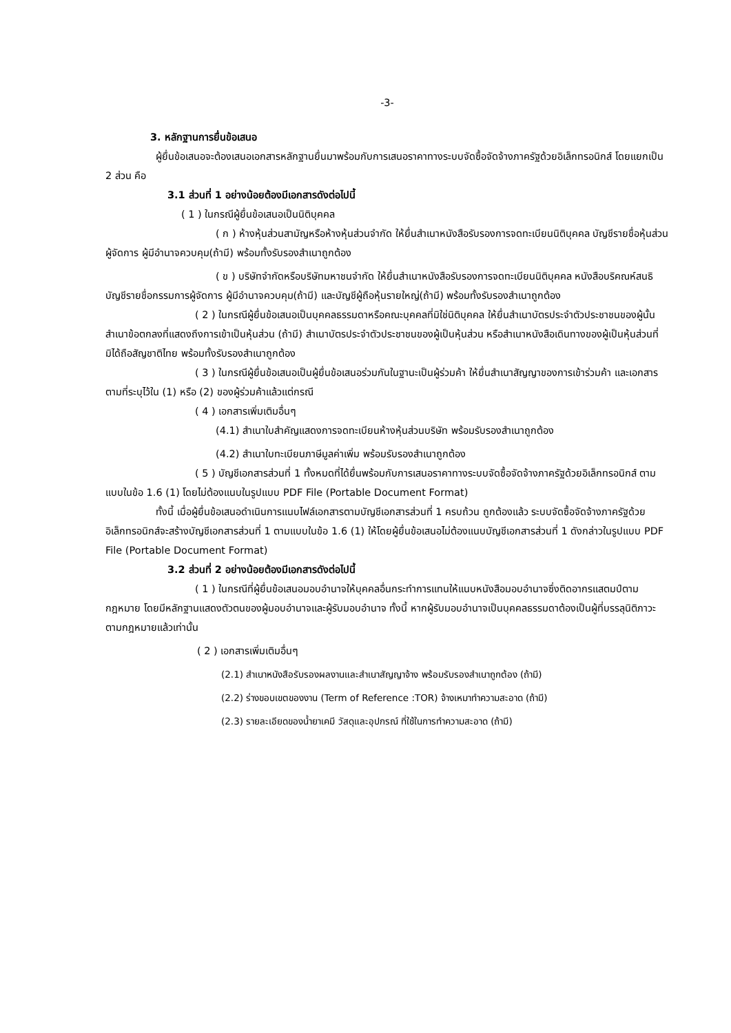-3-
3. หลักฐานการยื่นข้อเสนอ
ผู้ยื่นข้อเสนอจะต้องเสนอเอกสารหลักฐานยื่นมาพร้อมกับการเสนอราคาทางระบบจัดซื้อจัดจ้างภาครัฐด้วยอิเล็กทรอนิกส์ โดยแยกเป็น 2 ส่วน คือ
3.1 ส่วนที่ 1 อย่างน้อยต้องมีเอกสารดังต่อไปนี้
( 1 ) ในกรณีผู้ยื่นข้อเสนอเป็นนิติบุคคล
( ก ) ห้างหุ้นส่วนสามัญหรือห้างหุ้นส่วนจำกัด ให้ยื่นสำเนาหนังสือรับรองการจดทะเบียนนิติบุคคล บัญชีรายชื่อหุ้นส่วนผู้จัดการ ผู้มีอำนาจควบคุม(ถ้ามี) พร้อมทั้งรับรองสำเนาถูกต้อง
( ข ) บริษัทจำกัดหรือบริษัทมหาชนจำกัด ให้ยื่นสำเนาหนังสือรับรองการจดทะเบียนนิติบุคคล หนังสือบริคณห์สนธิ บัญชีรายชื่อกรรมการผู้จัดการ ผู้มีอำนาจควบคุม(ถ้ามี) และบัญชีผู้ถือหุ้นรายใหญ่(ถ้ามี) พร้อมทั้งรับรองสำเนาถูกต้อง
( 2 ) ในกรณีผู้ยื่นข้อเสนอเป็นบุคคลธรรมดาหรือคณะบุคคลที่มิใช่นิติบุคคล ให้ยื่นสำเนาบัตรประจำตัวประชาชนของผู้นั้น สำเนาข้อตกลงที่แสดงถึงการเข้าเป็นหุ้นส่วน (ถ้ามี) สำเนาบัตรประจำตัวประชาชนของผู้เป็นหุ้นส่วน หรือสำเนาหนังสือเดินทางของผู้เป็นหุ้นส่วนที่มิได้ถือสัญชาติไทย พร้อมทั้งรับรองสำเนาถูกต้อง
( 3 ) ในกรณีผู้ยื่นข้อเสนอเป็นผู้ยื่นข้อเสนอร่วมกันในฐานะเป็นผู้ร่วมค้า ให้ยื่นสำเนาสัญญาของการเข้าร่วมค้า และเอกสารตามที่ระบุไว้ใน (1) หรือ (2) ของผู้ร่วมค้าแล้วแต่กรณี
( 4 ) เอกสารเพิ่มเติมอื่นๆ
(4.1) สำเนาใบสำคัญแสดงการจดทะเบียนห้างหุ้นส่วนบริษัท พร้อมรับรองสำเนาถูกต้อง
(4.2) สำเนาใบทะเบียนภาษีมูลค่าเพิ่ม พร้อมรับรองสำเนาถูกต้อง
( 5 ) บัญชีเอกสารส่วนที่ 1 ทั้งหมดที่ได้ยื่นพร้อมกับการเสนอราคาทางระบบจัดซื้อจัดจ้างภาครัฐด้วยอิเล็กทรอนิกส์ ตามแบบในข้อ 1.6 (1) โดยไม่ต้องแนบในรูปแบบ PDF File (Portable Document Format)
ทั้งนี้ เมื่อผู้ยื่นข้อเสนอดำเนินการแนบไฟล์เอกสารตามบัญชีเอกสารส่วนที่ 1 ครบถ้วน ถูกต้องแล้ว ระบบจัดซื้อจัดจ้างภาครัฐด้วยอิเล็กทรอนิกส์จะสร้างบัญชีเอกสารส่วนที่ 1 ตามแบบในข้อ 1.6 (1) ให้โดยผู้ยื่นข้อเสนอไม่ต้องแนบบัญชีเอกสารส่วนที่ 1 ดังกล่าวในรูปแบบ PDF File (Portable Document Format)
3.2 ส่วนที่ 2 อย่างน้อยต้องมีเอกสารดังต่อไปนี้
( 1 ) ในกรณีที่ผู้ยื่นข้อเสนอมอบอำนาจให้บุคคลอื่นกระทำการแทนให้แนบหนังสือมอบอำนาจซึ่งติดอากรแสตมป์ตามกฎหมาย โดยมีหลักฐานแสดงตัวตนของผู้มอบอำนาจและผู้รับมอบอำนาจ ทั้งนี้ หากผู้รับมอบอำนาจเป็นบุคคลธรรมดาต้องเป็นผู้ที่บรรลุนิติภาวะตามกฎหมายแล้วเท่านั้น
( 2 ) เอกสารเพิ่มเติมอื่นๆ
(2.1) สำเนาหนังสือรับรองผลงานและสำเนาสัญญาจ้าง พร้อมรับรองสำเนาถูกต้อง (ถ้ามี)
(2.2) ร่างขอบเขตของงาน (Term of Reference :TOR) จ้างเหมาทำความสะอาด (ถ้ามี)
(2.3) รายละเอียดของน้ำยาเคมี วัสดุและอุปกรณ์ ที่ใช้ในการทำความสะอาด (ถ้ามี)